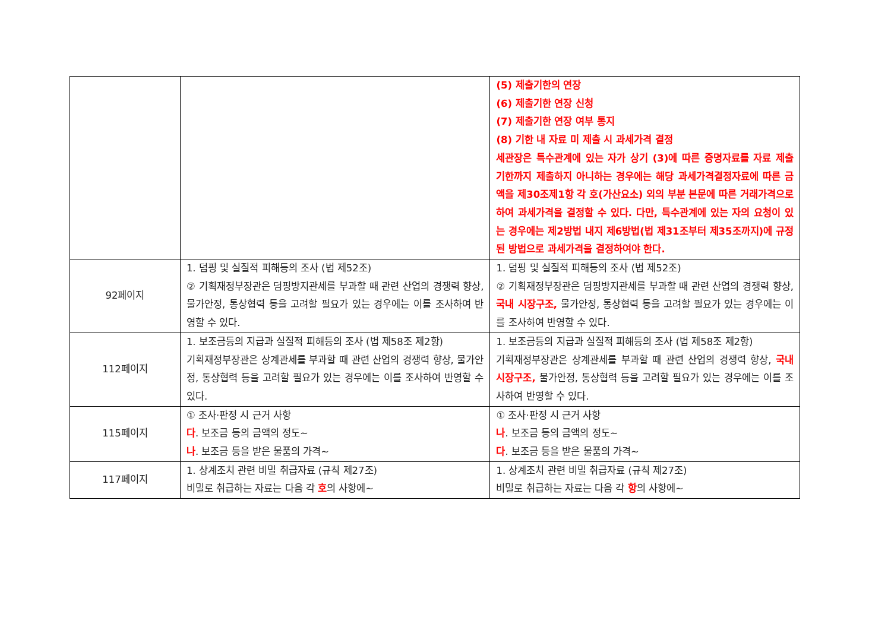| | | (5) 제출기한의 연장 (6) 제출기한 연장 신청 (7) 제출기한 연장 여부 통지 (8) 기한 내 자료 미 제출 시 과세가격 결정 세관장은 특수관계에 있는 자가 상기 (3)에 따른 증명자료를 자료 제출 기한까지 제출하지 아니하는 경우에는 해당 과세가격결정자료에 따른 금액을 제30조제1항 각 호(가산요소) 외의 부분 본문에 따른 거래가격으로 하여 과세가격을 결정할 수 있다. 다만, 특수관계에 있는 자의 요청이 있는 경우에는 제2방법 내지 제6방법(법 제31조부터 제35조까지)에 규정된 방법으로 과세가격을 결정하여야 한다. |
| 92페이지 | 1. 덤핑 및 실질적 피해등의 조사 (법 제52조) ② 기획재정부장관은 덤핑방지관세를 부과할 때 관련 산업의 경쟁력 향상, 물가안정, 통상협력 등을 고려할 필요가 있는 경우에는 이를 조사하여 반영할 수 있다. | 1. 덤핑 및 실질적 피해등의 조사 (법 제52조) ② 기획재정부장관은 덤핑방지관세를 부과할 때 관련 산업의 경쟁력 향상, 국내 시장구조, 물가안정, 통상협력 등을 고려할 필요가 있는 경우에는 이를 조사하여 반영할 수 있다. |
| 112페이지 | 1. 보조금등의 지급과 실질적 피해등의 조사 (법 제58조 제2항) 기획재정부장관은 상계관세를 부과할 때 관련 산업의 경쟁력 향상, 물가안정, 통상협력 등을 고려할 필요가 있는 경우에는 이를 조사하여 반영할 수 있다. | 1. 보조금등의 지급과 실질적 피해등의 조사 (법 제58조 제2항) 기획재정부장관은 상계관세를 부과할 때 관련 산업의 경쟁력 향상, 국내 시장구조, 물가안정, 통상협력 등을 고려할 필요가 있는 경우에는 이를 조사하여 반영할 수 있다. |
| 115페이지 | ① 조사·판정 시 근거 사항 다 . 보조금 등의 금액의 정도~ 나 . 보조금 등을 받은 물품의 가격~ | ① 조사·판정 시 근거 사항 나 . 보조금 등의 금액의 정도~ 다 . 보조금 등을 받은 물품의 가격~ |
| 117페이지 | 1. 상계조치 관련 비밀 취급자료 (규칙 제27조) 비밀로 취급하는 자료는 다음 각 호 의 사항에~ | 1. 상계조치 관련 비밀 취급자료 (규칙 제27조) 비밀로 취급하는 자료는 다음 각 항 의 사항에~ |